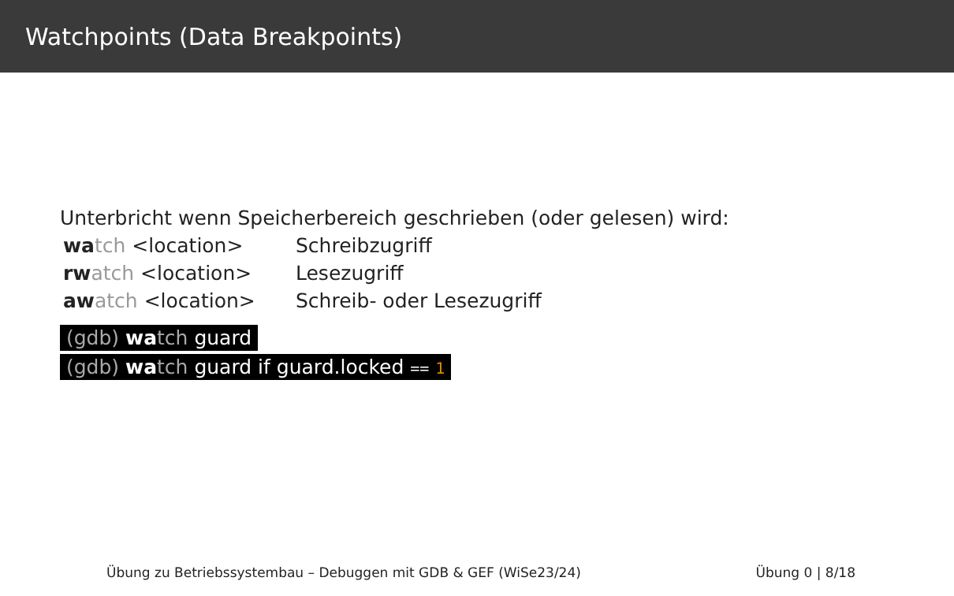Watchpoints (Data Breakpoints)
Unterbricht wenn Speicherbereich geschrieben (oder gelesen) wird:
wa tch <location> Schreibzugriff
rw atch <location> Lesezugriff
aw atch <location> Schreib- oder Lesezugriff
(gdb) wa tch guard
(gdb) wa tch guard if guard.locked == 1
Übung zu Betriebssystembau – Debuggen mit GDB & GEF (WiSe23/24) Übung 0 | 8/18